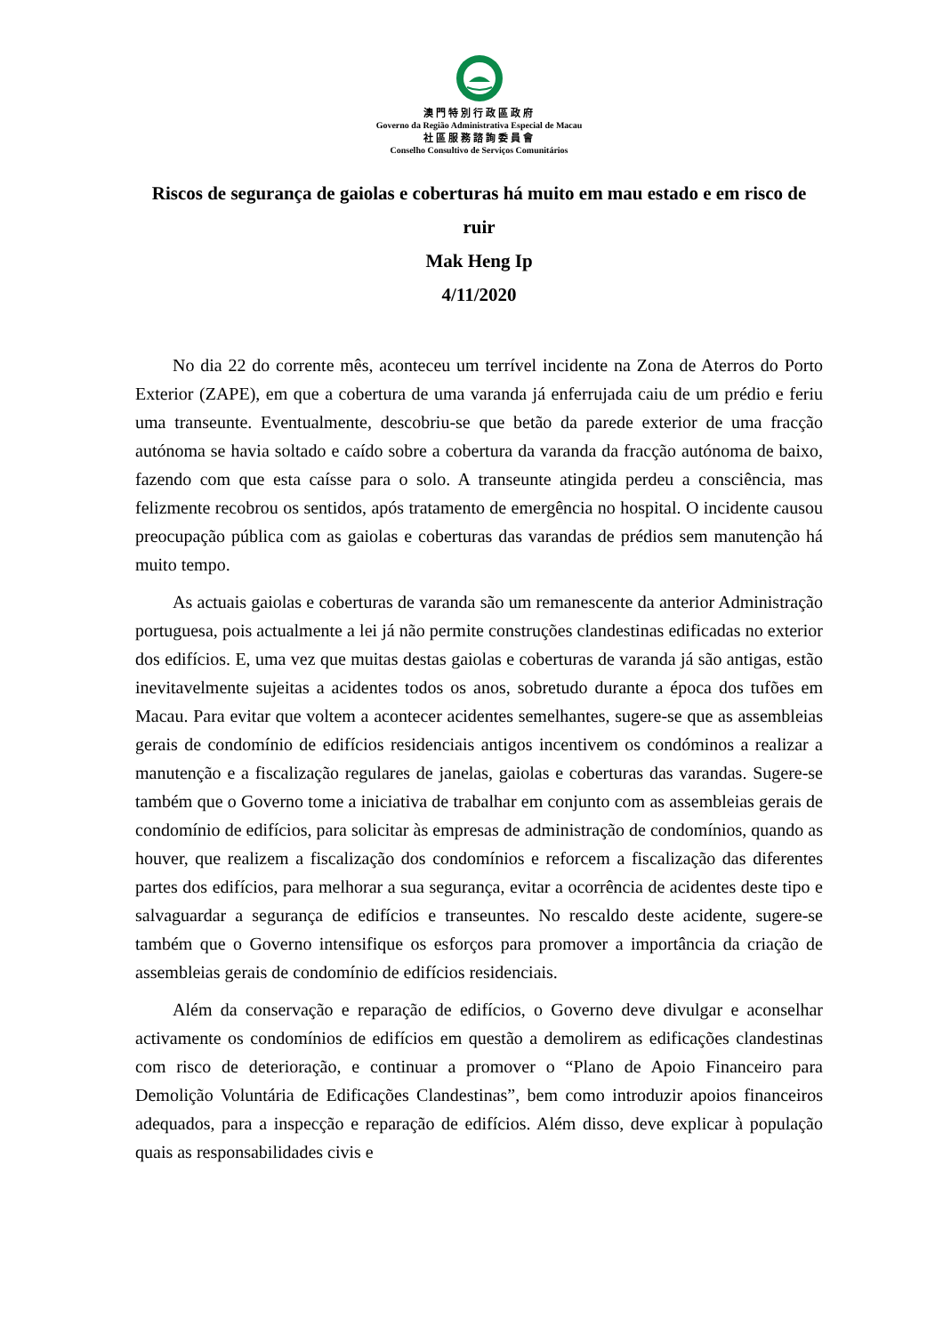澳門特別行政區政府
Governo da Região Administrativa Especial de Macau
社區服務諮詢委員會
Conselho Consultivo de Serviços Comunitários
Riscos de segurança de gaiolas e coberturas há muito em mau estado e em risco de ruir
Mak Heng Ip
4/11/2020
No dia 22 do corrente mês, aconteceu um terrível incidente na Zona de Aterros do Porto Exterior (ZAPE), em que a cobertura de uma varanda já enferrujada caiu de um prédio e feriu uma transeunte. Eventualmente, descobriu-se que betão da parede exterior de uma fracção autónoma se havia soltado e caído sobre a cobertura da varanda da fracção autónoma de baixo, fazendo com que esta caísse para o solo. A transeunte atingida perdeu a consciência, mas felizmente recobrou os sentidos, após tratamento de emergência no hospital. O incidente causou preocupação pública com as gaiolas e coberturas das varandas de prédios sem manutenção há muito tempo.
As actuais gaiolas e coberturas de varanda são um remanescente da anterior Administração portuguesa, pois actualmente a lei já não permite construções clandestinas edificadas no exterior dos edifícios. E, uma vez que muitas destas gaiolas e coberturas de varanda já são antigas, estão inevitavelmente sujeitas a acidentes todos os anos, sobretudo durante a época dos tufões em Macau. Para evitar que voltem a acontecer acidentes semelhantes, sugere-se que as assembleias gerais de condomínio de edifícios residenciais antigos incentivem os condóminos a realizar a manutenção e a fiscalização regulares de janelas, gaiolas e coberturas das varandas. Sugere-se também que o Governo tome a iniciativa de trabalhar em conjunto com as assembleias gerais de condomínio de edifícios, para solicitar às empresas de administração de condomínios, quando as houver, que realizem a fiscalização dos condomínios e reforcem a fiscalização das diferentes partes dos edifícios, para melhorar a sua segurança, evitar a ocorrência de acidentes deste tipo e salvaguardar a segurança de edifícios e transeuntes. No rescaldo deste acidente, sugere-se também que o Governo intensifique os esforços para promover a importância da criação de assembleias gerais de condomínio de edifícios residenciais.
Além da conservação e reparação de edifícios, o Governo deve divulgar e aconselhar activamente os condomínios de edifícios em questão a demolirem as edificações clandestinas com risco de deterioração, e continuar a promover o “Plano de Apoio Financeiro para Demolição Voluntária de Edificações Clandestinas”, bem como introduzir apoios financeiros adequados, para a inspecção e reparação de edifícios. Além disso, deve explicar à população quais as responsabilidades civis e